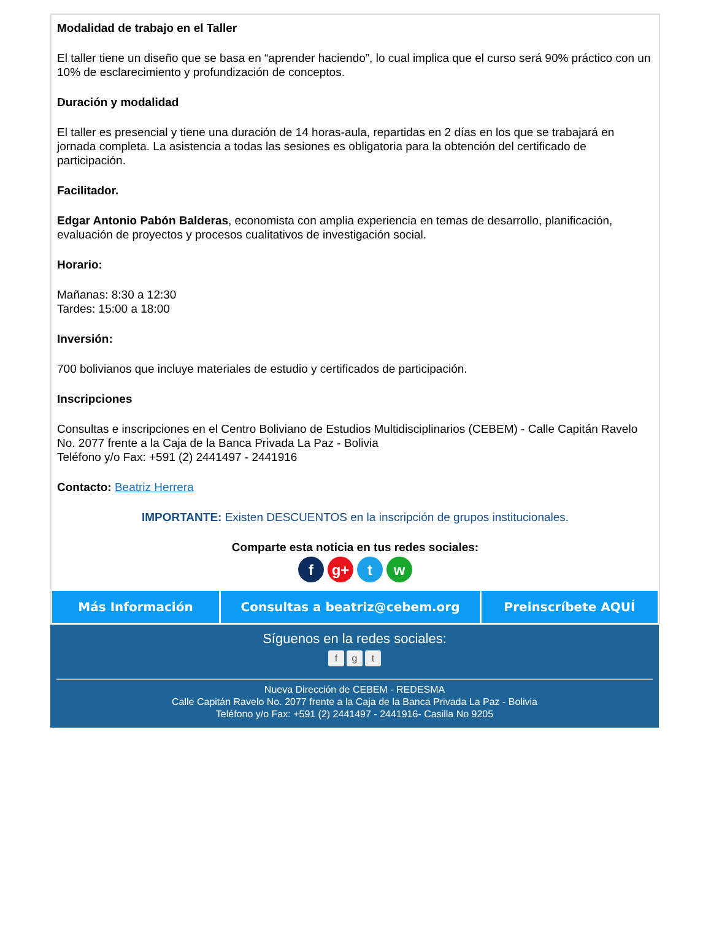Modalidad de trabajo en el Taller
El taller tiene un diseño que se basa en “aprender haciendo”, lo cual implica que el curso será 90% práctico con un 10% de esclarecimiento y profundización de conceptos.
Duración y modalidad
El taller es presencial y tiene una duración de 14 horas-aula, repartidas en 2 días en los que se trabajará en jornada completa. La asistencia a todas las sesiones es obligatoria para la obtención del certificado de participación.
Facilitador.
Edgar Antonio Pabón Balderas, economista con amplia experiencia en temas de desarrollo, planificación, evaluación de proyectos y procesos cualitativos de investigación social.
Horario:
Mañanas: 8:30 a 12:30
Tardes: 15:00 a 18:00
Inversión:
700 bolivianos que incluye materiales de estudio y certificados de participación.
Inscripciones
Consultas e inscripciones en el Centro Boliviano de Estudios Multidisciplinarios (CEBEM) - Calle Capitán Ravelo No. 2077 frente a la Caja de la Banca Privada La Paz - Bolivia
Teléfono y/o Fax: +591 (2) 2441497 - 2441916
Contacto: Beatriz Herrera
IMPORTANTE: Existen DESCUENTOS en la inscripción de grupos institucionales.
Comparte esta noticia en tus redes sociales:
f g+ t w
Más Información Consultas a beatriz@cebem.org Preinscríbete AQUÍ
Síguenos en la redes sociales:
fg t
Nueva Dirección de CEBEM - REDESMA
Calle Capitán Ravelo No. 2077 frente a la Caja de la Banca Privada La Paz - Bolivia
Teléfono y/o Fax: +591 (2) 2441497 - 2441916- Casilla No 9205